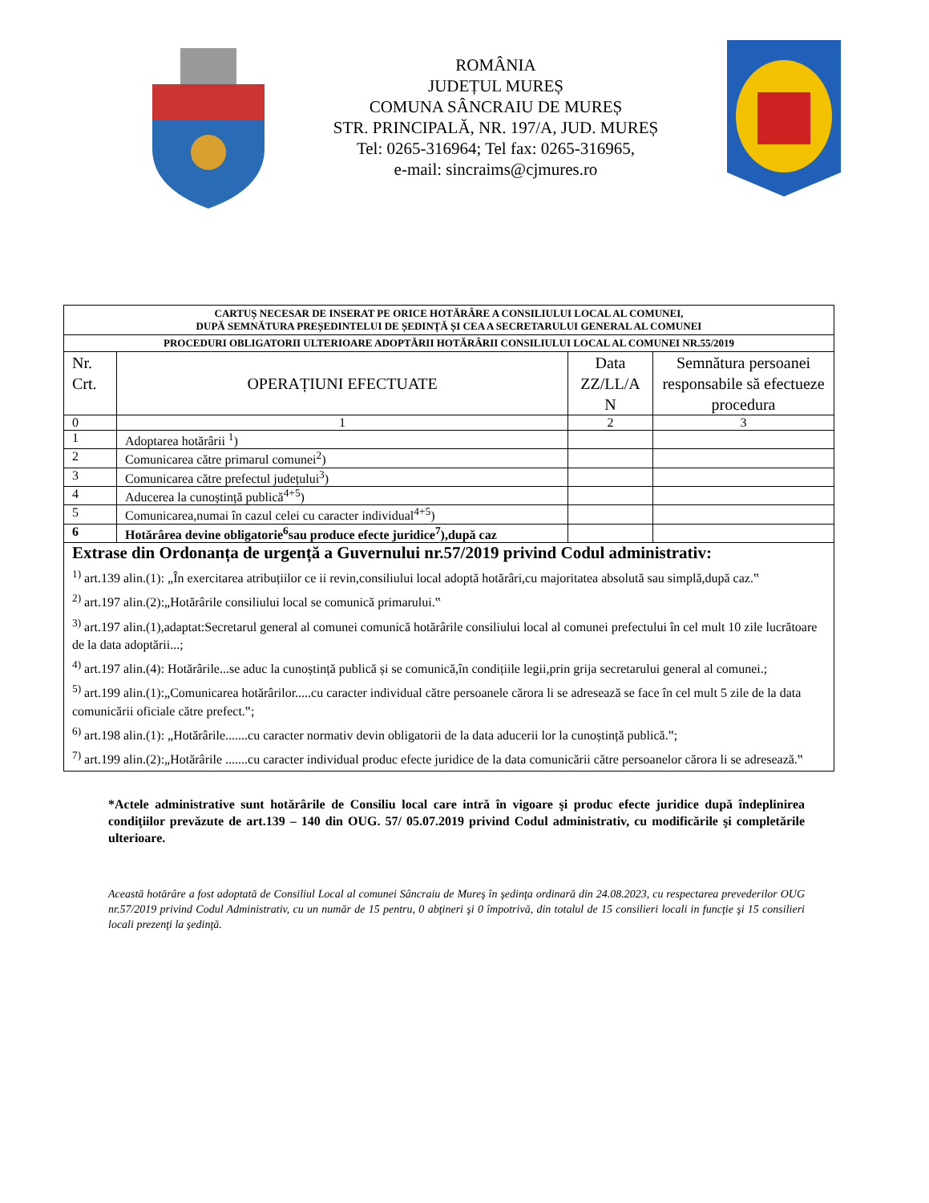ROMÂNIA
JUDEȚUL MUREȘ
COMUNA SÂNCRAIU DE MUREȘ
STR. PRINCIPALĂ, NR. 197/A, JUD. MUREȘ
Tel: 0265-316964; Tel fax: 0265-316965,
e-mail: sincraims@cjmures.ro
| CARTUȘ NECESAR DE INSERAT PE ORICE HOTĂRÂRE A CONSILIULUI LOCAL AL COMUNEI, DUPĂ SEMNĂTURA PREȘEDINTELUI DE ȘEDINȚĂ ȘI CEA A SECRETARULUI GENERAL AL COMUNEI | | | |
| PROCEDURI OBLIGATORII ULTERIOARE ADOPTĂRII HOTĂRÂRII CONSILIULUI LOCAL AL COMUNEI NR.55/2019 | | | |
| Nr. Crt. | OPERAȚIUNI EFECTUATE | Data ZZ/LL/A N | Semnătura persoanei responsabile să efectueze procedura |
| 0 | 1 | 2 | 3 |
| 1 | Adoptarea hotărârii <sup>1</sup>) | | |
| 2 | Comunicarea către primarul comunei<sup>2</sup>) | | |
| 3 | Comunicarea către prefectul județului<sup>3</sup>) | | |
| 4 | Aducerea la cunoștință publică<sup>4+5</sup>) | | |
| 5 | Comunicarea,numai în cazul celei cu caracter individual<sup>4+5</sup>) | | |
| 6 | Hotărârea devine obligatorie<sup>6</sup>sau produce efecte juridice<sup>7</sup>),după caz | | |
| Extrase din Ordonanța de urgență a Guvernului nr.57/2019 privind Codul administrativ: <sup>1)</sup> art.139 alin.(1): „În exercitarea atribuțiilor ce ii revin,consiliului local adoptă hotărâri,cu majoritatea absolută sau simplă,după caz.‟ <sup>2)</sup> art.197 alin.(2):„Hotărârile consiliului local se comunică primarului.‟ <sup>3)</sup> art.197 alin.(1),adaptat:Secretarul general al comunei comunică hotărârile consiliului local al comunei prefectului în cel mult 10 zile lucrătoare de la data adoptării...; <sup>4)</sup> art.197 alin.(4): Hotărârile...se aduc la cunoștință publică și se comunică,în condițiile legii,prin grija secretarului general al comunei.; <sup>5)</sup> art.199 alin.(1):„Comunicarea hotărârilor.....cu caracter individual către persoanele cărora li se adresează se face în cel mult 5 zile de la data comunicării oficiale către prefect.‟; <sup>6)</sup> art.198 alin.(1): „Hotărârile.......cu caracter normativ devin obligatorii de la data aducerii lor la cunoștință publică.‟; <sup>7)</sup> art.199 alin.(2):„Hotărârile .......cu caracter individual produc efecte juridice de la data comunicării către persoanelor cărora li se adresează.‟ | | | |
*Actele administrative sunt hotărârile de Consiliu local care intră în vigoare şi produc efecte juridice după îndeplinirea condiţiilor prevăzute de art.139 – 140 din OUG. 57/ 05.07.2019 privind Codul administrativ, cu modificările şi completările ulterioare.
Această hotărâre a fost adoptată de Consiliul Local al comunei Sâncraiu de Mureş în şedinţa ordinară din 24.08.2023, cu respectarea prevederilor OUG nr.57/2019 privind Codul Administrativ, cu un număr de 15 pentru, 0 abţineri şi 0 împotrivă, din totalul de 15 consilieri locali in funcţie şi 15 consilieri locali prezenţi la şedinţă.